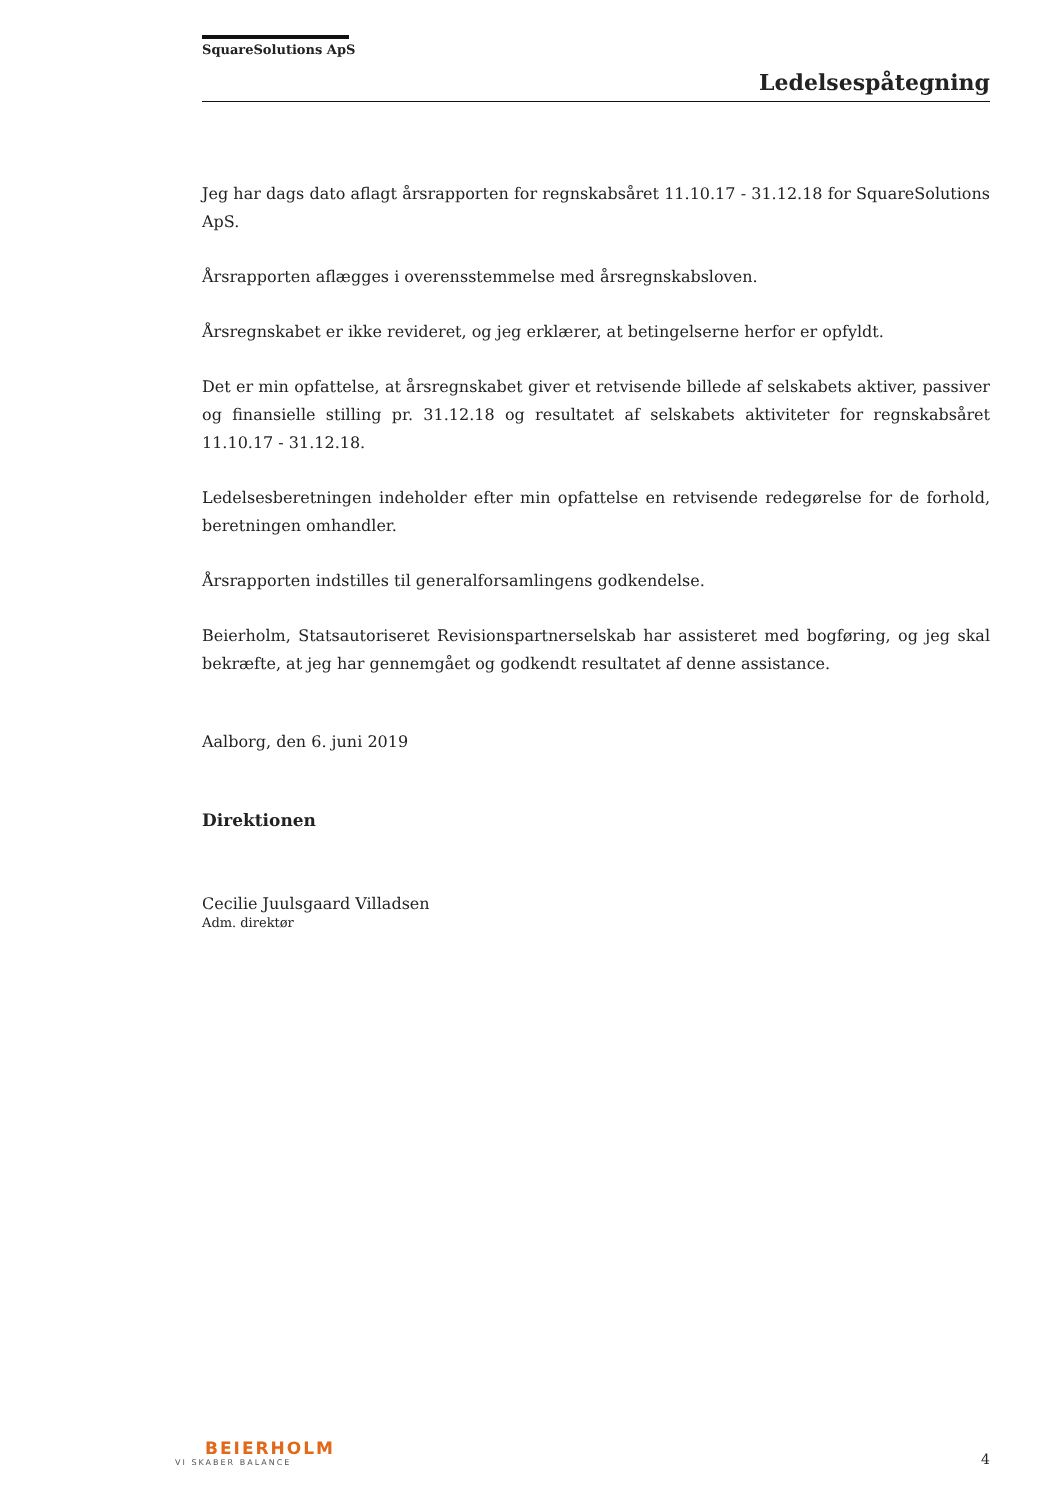SquareSolutions ApS
Ledelsespåtegning
Jeg har dags dato aflagt årsrapporten for regnskabsåret 11.10.17 - 31.12.18 for SquareSolutions ApS.
Årsrapporten aflægges i overensstemmelse med årsregnskabsloven.
Årsregnskabet er ikke revideret, og jeg erklærer, at betingelserne herfor er opfyldt.
Det er min opfattelse, at årsregnskabet giver et retvisende billede af selskabets aktiver, passiver og finansielle stilling pr. 31.12.18 og resultatet af selskabets aktiviteter for regnskabsåret 11.10.17 - 31.12.18.
Ledelsesberetningen indeholder efter min opfattelse en retvisende redegørelse for de forhold, beretningen omhandler.
Årsrapporten indstilles til generalforsamlingens godkendelse.
Beierholm, Statsautoriseret Revisionspartnerselskab har assisteret med bogføring, og jeg skal bekræfte, at jeg har gennemgået og godkendt resultatet af denne assistance.
Aalborg, den 6. juni 2019
Direktionen
Cecilie Juulsgaard Villadsen
Adm. direktør
BEIERHOLM
VI SKABER BALANCE
4